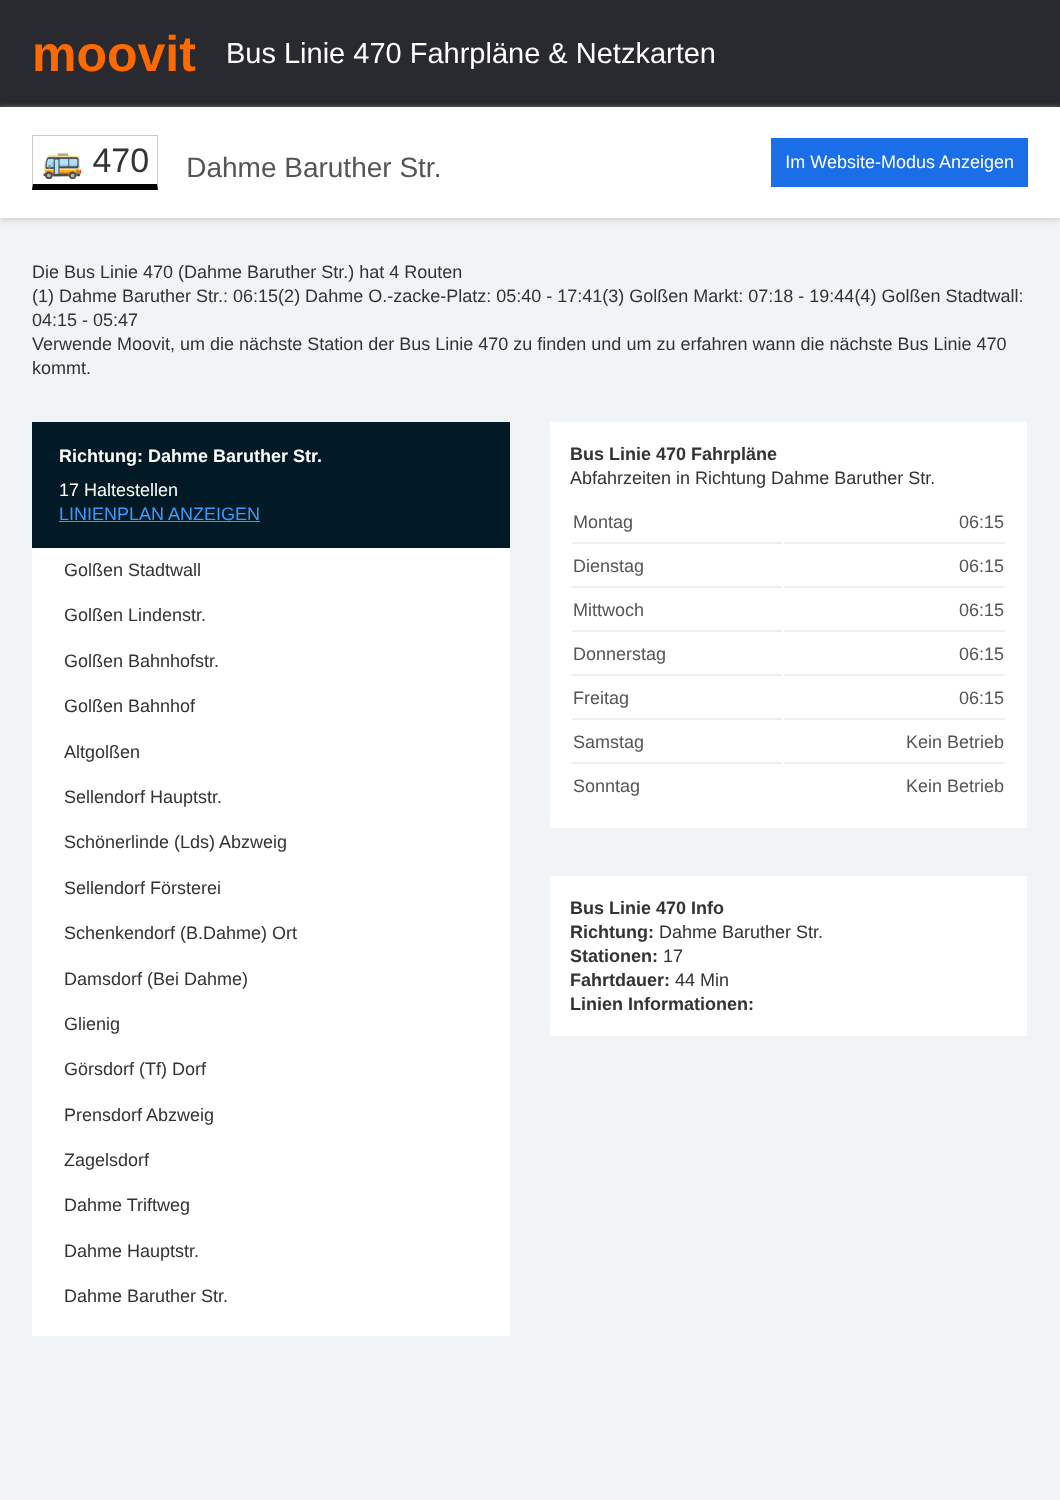moovit
Bus Linie 470 Fahrpläne & Netzkarten
🚌 470
Dahme Baruther Str.
Im Website-Modus Anzeigen
Die Bus Linie 470 (Dahme Baruther Str.) hat 4 Routen
(1) Dahme Baruther Str.: 06:15(2) Dahme O.-zacke-Platz: 05:40 - 17:41(3) Golßen Markt: 07:18 - 19:44(4) Golßen Stadtwall: 04:15 - 05:47
Verwende Moovit, um die nächste Station der Bus Linie 470 zu finden und um zu erfahren wann die nächste Bus Linie 470 kommt.
Richtung: Dahme Baruther Str.
17 Haltestellen
LINIENPLAN ANZEIGEN
Golßen Stadtwall
Golßen Lindenstr.
Golßen Bahnhofstr.
Golßen Bahnhof
Altgolßen
Sellendorf Hauptstr.
Schönerlinde (Lds) Abzweig
Sellendorf Försterei
Schenkendorf (B.Dahme) Ort
Damsdorf (Bei Dahme)
Glienig
Görsdorf (Tf) Dorf
Prensdorf Abzweig
Zagelsdorf
Dahme Triftweg
Dahme Hauptstr.
Dahme Baruther Str.
Bus Linie 470 Fahrpläne
Abfahrzeiten in Richtung Dahme Baruther Str.
| Montag | 06:15 |
| Dienstag | 06:15 |
| Mittwoch | 06:15 |
| Donnerstag | 06:15 |
| Freitag | 06:15 |
| Samstag | Kein Betrieb |
| Sonntag | Kein Betrieb |
Bus Linie 470 Info
Richtung: Dahme Baruther Str.
Stationen: 17
Fahrtdauer: 44 Min
Linien Informationen: